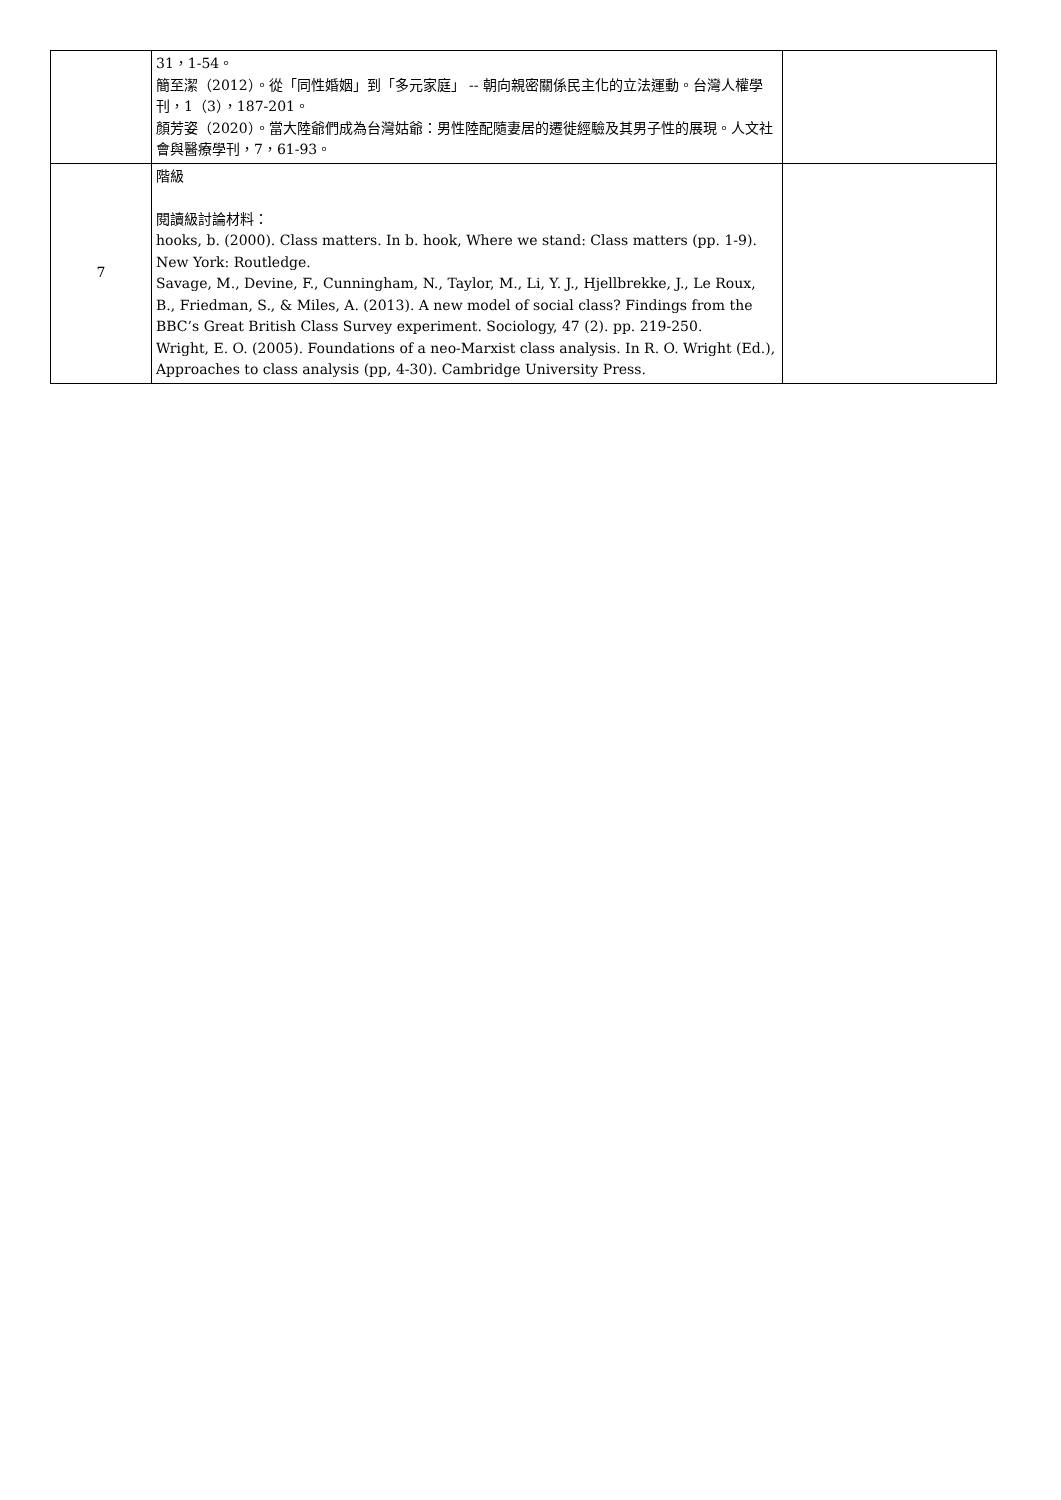| | 31，1-54。 簡至潔（2012）。從「同性婚姻」到「多元家庭」 -- 朝向親密關係民主化的立法運動。台灣人權學刊，1（3），187-201。 顏芳姿（2020）。當大陸爺們成為台灣姑爺：男性陸配隨妻居的遷徙經驗及其男子性的展現。人文社會與醫療學刊，7，61-93。 | |
| 7 | 階級 閱讀級討論材料： hooks, b. (2000). Class matters. In b. hook, Where we stand: Class matters (pp. 1-9). New York: Routledge. Savage, M., Devine, F., Cunningham, N., Taylor, M., Li, Y. J., Hjellbrekke, J., Le Roux, B., Friedman, S., & Miles, A. (2013). A new model of social class? Findings from the BBC’s Great British Class Survey experiment. Sociology, 47 (2). pp. 219-250. Wright, E. O. (2005). Foundations of a neo-Marxist class analysis. In R. O. Wright (Ed.), Approaches to class analysis (pp, 4-30). Cambridge University Press. | |